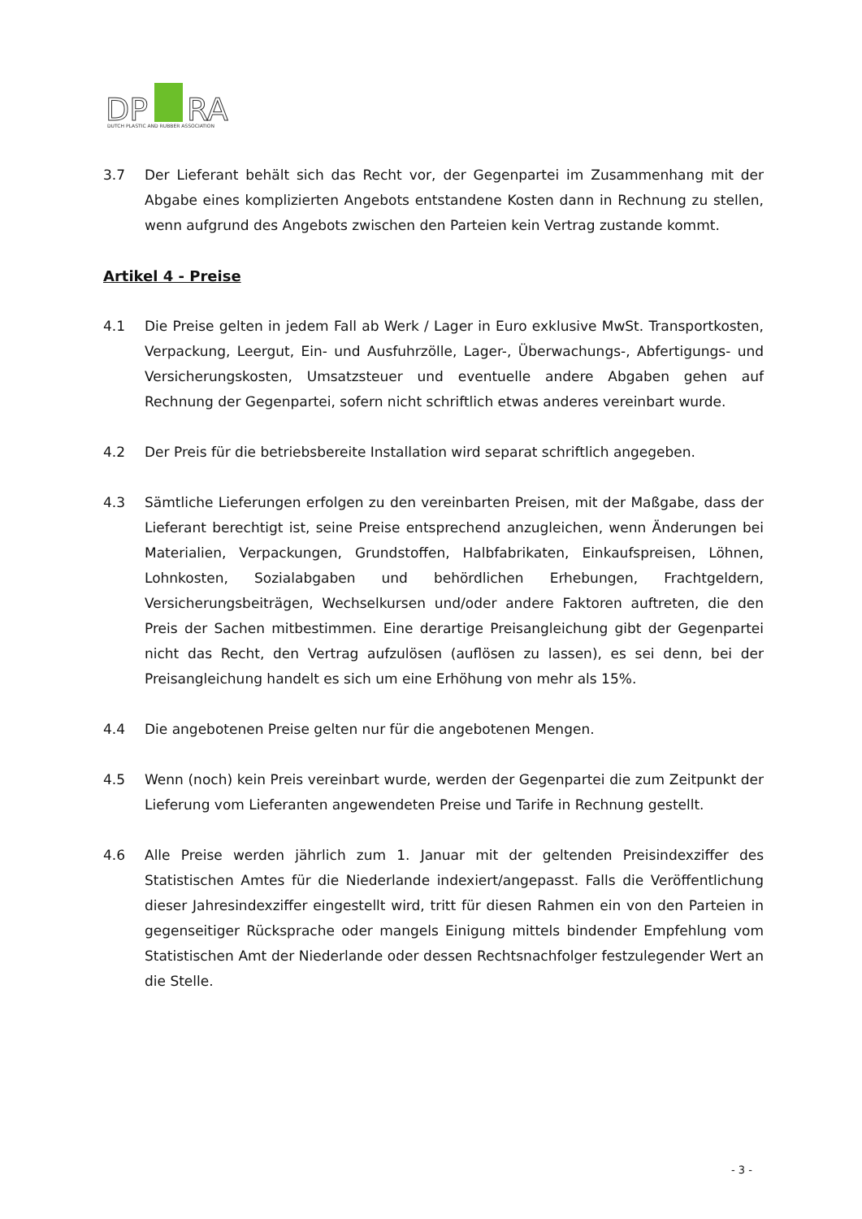DP
RA
DUTCH PLASTIC AND RUBBER ASSOCIATION
3.7 Der Lieferant behält sich das Recht vor, der Gegenpartei im Zusammenhang mit der Abgabe eines komplizierten Angebots entstandene Kosten dann in Rechnung zu stellen, wenn aufgrund des Angebots zwischen den Parteien kein Vertrag zustande kommt.
Artikel 4 - Preise
4.1 Die Preise gelten in jedem Fall ab Werk / Lager in Euro exklusive MwSt. Transportkosten, Verpackung, Leergut, Ein- und Ausfuhrzölle, Lager-, Überwachungs-, Abfertigungs- und Versicherungskosten, Umsatzsteuer und eventuelle andere Abgaben gehen auf Rechnung der Gegenpartei, sofern nicht schriftlich etwas anderes vereinbart wurde.
4.2 Der Preis für die betriebsbereite Installation wird separat schriftlich angegeben.
4.3 Sämtliche Lieferungen erfolgen zu den vereinbarten Preisen, mit der Maßgabe, dass der Lieferant berechtigt ist, seine Preise entsprechend anzugleichen, wenn Änderungen bei Materialien, Verpackungen, Grundstoffen, Halbfabrikaten, Einkaufspreisen, Löhnen, Lohnkosten, Sozialabgaben und behördlichen Erhebungen, Frachtgeldern, Versicherungsbeiträgen, Wechselkursen und/oder andere Faktoren auftreten, die den Preis der Sachen mitbestimmen. Eine derartige Preisangleichung gibt der Gegenpartei nicht das Recht, den Vertrag aufzulösen (auflösen zu lassen), es sei denn, bei der Preisangleichung handelt es sich um eine Erhöhung von mehr als 15%.
4.4 Die angebotenen Preise gelten nur für die angebotenen Mengen.
4.5 Wenn (noch) kein Preis vereinbart wurde, werden der Gegenpartei die zum Zeitpunkt der Lieferung vom Lieferanten angewendeten Preise und Tarife in Rechnung gestellt.
4.6 Alle Preise werden jährlich zum 1. Januar mit der geltenden Preisindexziffer des Statistischen Amtes für die Niederlande indexiert/angepasst. Falls die Veröffentlichung dieser Jahresindexziffer eingestellt wird, tritt für diesen Rahmen ein von den Parteien in gegenseitiger Rücksprache oder mangels Einigung mittels bindender Empfehlung vom Statistischen Amt der Niederlande oder dessen Rechtsnachfolger festzulegender Wert an die Stelle.
- 3 -